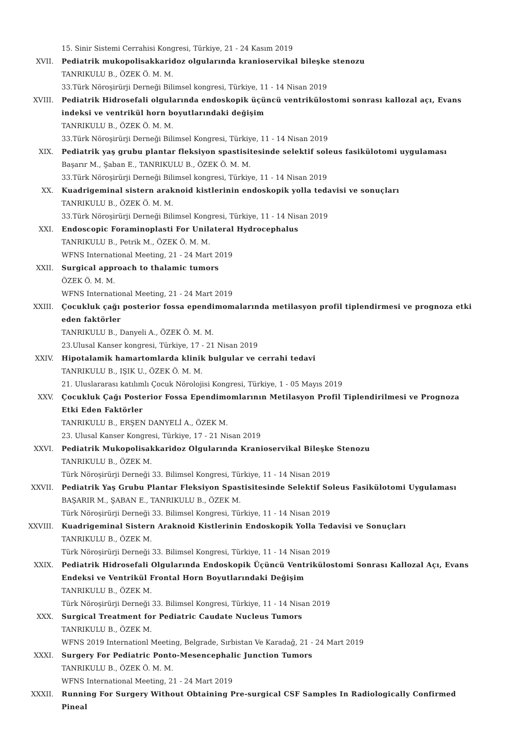15. Sinir Sistemi Cerrahisi Kongresi, Türkiye, 21 - 24 Kasım 2019
XVII. Pediatrik mukopolisakkaridoz olgularında kranioservikal bileşke stenozu
TANRIKULU B., ÖZEK Ö. M. M.
33.Türk Nöroşirürji Derneği Bilimsel kongresi, Türkiye, 11 - 14 Nisan 2019
XVIII. Pediatrik Hidrosefali olgularında endoskopik üçüncü ventrikülostomi sonrası kallozal açı, Evans indeksi ve ventrikül horn boyutlarındaki değişim
TANRIKULU B., ÖZEK Ö. M. M.
33.Türk Nöroşirürji Derneği Bilimsel Kongresi, Türkiye, 11 - 14 Nisan 2019
XIX. Pediatrik yaş grubu plantar fleksiyon spastisitesinde selektif soleus fasikülotomi uygulaması
Başarır M., Şaban E., TANRIKULU B., ÖZEK Ö. M. M.
33.Türk Nöroşirürji Derneği Bilimsel kongresi, Türkiye, 11 - 14 Nisan 2019
XX. Kuadrigeminal sistern araknoid kistlerinin endoskopik yolla tedavisi ve sonuçları
TANRIKULU B., ÖZEK Ö. M. M.
33.Türk Nöroşirürji Derneği Bilimsel Kongresi, Türkiye, 11 - 14 Nisan 2019
XXI. Endoscopic Foraminoplasti For Unilateral Hydrocephalus
TANRIKULU B., Petrik M., ÖZEK Ö. M. M.
WFNS International Meeting, 21 - 24 Mart 2019
XXII. Surgical approach to thalamic tumors
ÖZEK Ö. M. M.
WFNS International Meeting, 21 - 24 Mart 2019
XXIII. Çocukluk çağı posterior fossa ependimomalarında metilasyon profil tiplendirmesi ve prognoza etki eden faktörler
TANRIKULU B., Danyeli A., ÖZEK Ö. M. M.
23.Ulusal Kanser kongresi, Türkiye, 17 - 21 Nisan 2019
XXIV. Hipotalamik hamartomlarda klinik bulgular ve cerrahi tedavi
TANRIKULU B., IŞIK U., ÖZEK Ö. M. M.
21. Uluslararası katılımlı Çocuk Nörolojisi Kongresi, Türkiye, 1 - 05 Mayıs 2019
XXV. Çocukluk Çağı Posterior Fossa Ependimomlarının Metilasyon Profil Tiplendirilmesi ve Prognoza Etki Eden Faktörler
TANRIKULU B., ERŞEN DANYELİ A., ÖZEK M.
23. Ulusal Kanser Kongresi, Türkiye, 17 - 21 Nisan 2019
XXVI. Pediatrik Mukopolisakkaridoz Olgularında Kranioservikal Bileşke Stenozu
TANRIKULU B., ÖZEK M.
Türk Nöroşirürji Derneği 33. Bilimsel Kongresi, Türkiye, 11 - 14 Nisan 2019
XXVII. Pediatrik Yaş Grubu Plantar Fleksiyon Spastisitesinde Selektif Soleus Fasikülotomi Uygulaması
BAŞARIR M., ŞABAN E., TANRIKULU B., ÖZEK M.
Türk Nöroşirürji Derneği 33. Bilimsel Kongresi, Türkiye, 11 - 14 Nisan 2019
XXVIII. Kuadrigeminal Sistern Araknoid Kistlerinin Endoskopik Yolla Tedavisi ve Sonuçları
TANRIKULU B., ÖZEK M.
Türk Nöroşirürji Derneği 33. Bilimsel Kongresi, Türkiye, 11 - 14 Nisan 2019
XXIX. Pediatrik Hidrosefali Olgularında Endoskopik Üçüncü Ventrikülostomi Sonrası Kallozal Açı, Evans Endeksi ve Ventrikül Frontal Horn Boyutlarındaki Değişim
TANRIKULU B., ÖZEK M.
Türk Nöroşirürji Derneği 33. Bilimsel Kongresi, Türkiye, 11 - 14 Nisan 2019
XXX. Surgical Treatment for Pediatric Caudate Nucleus Tumors
TANRIKULU B., ÖZEK M.
WFNS 2019 Internationl Meeting, Belgrade, Sırbistan Ve Karadağ, 21 - 24 Mart 2019
XXXI. Surgery For Pediatric Ponto-Mesencephalic Junction Tumors
TANRIKULU B., ÖZEK Ö. M. M.
WFNS International Meeting, 21 - 24 Mart 2019
XXXII. Running For Surgery Without Obtaining Pre-surgical CSF Samples In Radiologically Confirmed Pineal